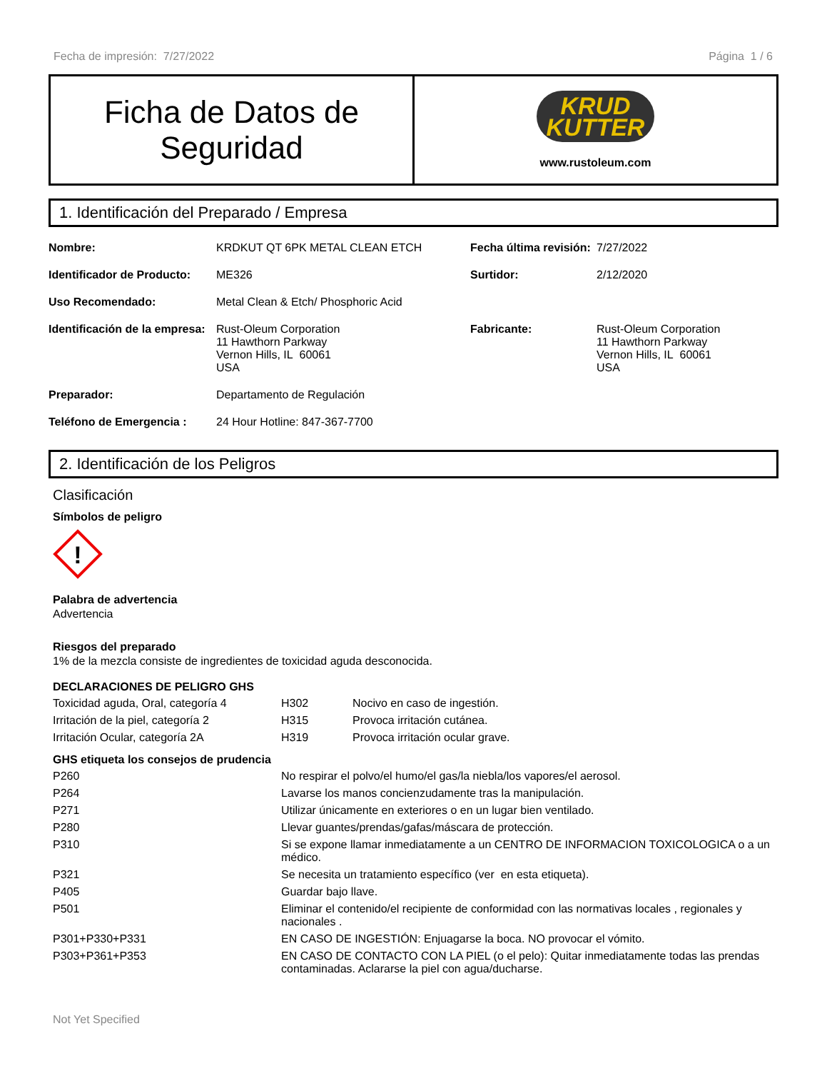Fecha de impresión: 7/27/2022 Página 1 / 6
Ficha de Datos de
Seguridad
KRUD
KUTTER
www.rustoleum.com
1. Identificación del Preparado / Empresa
| Nombre: | KRDKUT QT 6PK METAL CLEAN ETCH | Fecha última revisión: | 7/27/2022 |
| Identificador de Producto: | ME326 | Surtidor: | 2/12/2020 |
| Uso Recomendado: | Metal Clean & Etch/ Phosphoric Acid | | |
| Identificación de la empresa: | Rust-Oleum Corporation 11 Hawthorn Parkway Vernon Hills, IL 60061 USA | Fabricante: | Rust-Oleum Corporation 11 Hawthorn Parkway Vernon Hills, IL 60061 USA |
| Preparador: | Departamento de Regulación | | |
| Teléfono de Emergencia : | 24 Hour Hotline: 847-367-7700 | | |
2. Identificación de los Peligros
Clasificación
Símbolos de peligro
!
Palabra de advertencia
Advertencia
Riesgos del preparado
1% de la mezcla consiste de ingredientes de toxicidad aguda desconocida.
DECLARACIONES DE PELIGRO GHS
| Toxicidad aguda, Oral, categoría 4 | H302 | Nocivo en caso de ingestión. |
| Irritación de la piel, categoría 2 | H315 | Provoca irritación cutánea. |
| Irritación Ocular, categoría 2A | H319 | Provoca irritación ocular grave. |
GHS etiqueta los consejos de prudencia
| P260 | No respirar el polvo/el humo/el gas/la niebla/los vapores/el aerosol. |
| P264 | Lavarse los manos concienzudamente tras la manipulación. |
| P271 | Utilizar únicamente en exteriores o en un lugar bien ventilado. |
| P280 | Llevar guantes/prendas/gafas/máscara de protección. |
| P310 | Si se expone llamar inmediatamente a un CENTRO DE INFORMACION TOXICOLOGICA o a un médico. |
| P321 | Se necesita un tratamiento específico (ver en esta etiqueta). |
| P405 | Guardar bajo llave. |
| P501 | Eliminar el contenido/el recipiente de conformidad con las normativas locales , regionales y nacionales . |
| P301+P330+P331 | EN CASO DE INGESTIÓN: Enjuagarse la boca. NO provocar el vómito. |
| P303+P361+P353 | EN CASO DE CONTACTO CON LA PIEL (o el pelo): Quitar inmediatamente todas las prendas contaminadas. Aclararse la piel con agua/ducharse. |
Not Yet Specified